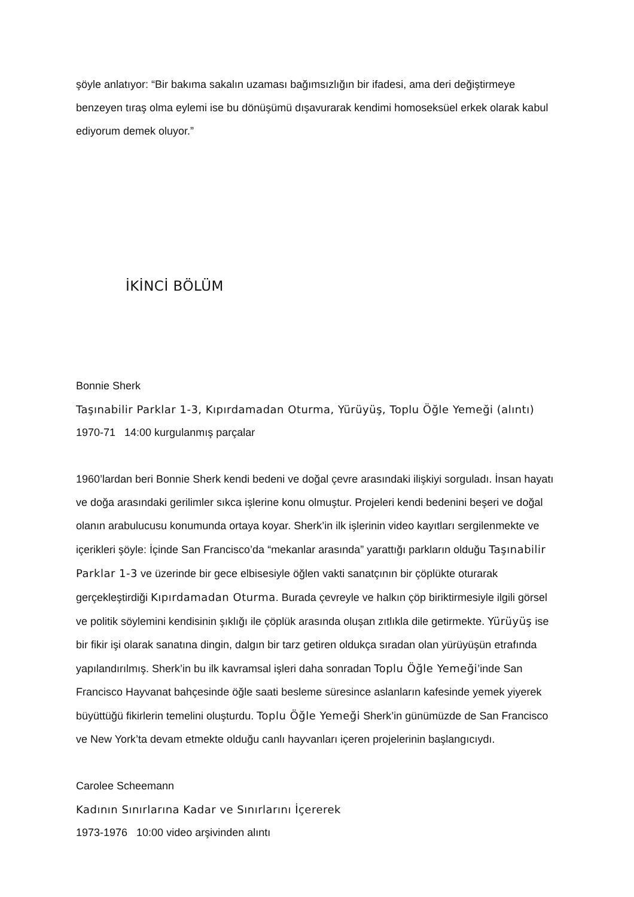şöyle anlatıyor: “Bir bakıma sakalın uzaması bağımsızlığın bir ifadesi, ama deri değiştirmeye benzeyen tıraş olma eylemi ise bu dönüşümü dışavurarak kendimi homoseksüel erkek olarak kabul ediyorum demek oluyor.”
İKİNCİ BÖLÜM
Bonnie Sherk
Taşınabilir Parklar 1-3, Kıpırdamadan Oturma, Yürüyüş, Toplu Öğle Yemeği (alıntı)
1970-71 14:00 kurgulanmış parçalar
1960’lardan beri Bonnie Sherk kendi bedeni ve doğal çevre arasındaki ilişkiyi sorguladı. İnsan hayatı ve doğa arasındaki gerilimler sıkca işlerine konu olmuştur. Projeleri kendi bedenini beşeri ve doğal olanın arabulucusu konumunda ortaya koyar. Sherk’in ilk işlerinin video kayıtları sergilenmekte ve içerikleri şöyle: İçinde San Francisco’da “mekanlar arasında” yarattığı parkların olduğu Taşınabilir Parklar 1-3 ve üzerinde bir gece elbisesiyle öğlen vakti sanatçının bir çöplükte oturarak gerçekleştirdiği Kıpırdamadan Oturma. Burada çevreyle ve halkın çöp biriktirmesiyle ilgili görsel ve politik söylemini kendisinin şıklığı ile çöplük arasında oluşan zıtlıkla dile getirmekte. Yürüyüş ise bir fikir işi olarak sanatına dingin, dalgın bir tarz getiren oldukça sıradan olan yürüyüşün etrafında yapılandırılmış. Sherk’in bu ilk kavramsal işleri daha sonradan Toplu Öğle Yemeği’inde San Francisco Hayvanat bahçesinde öğle saati besleme süresince aslanların kafesinde yemek yiyerek büyüttüğü fikirlerin temelini oluşturdu. Toplu Öğle Yemeği Sherk’in günümüzde de San Francisco ve New York’ta devam etmekte olduğu canlı hayvanları içeren projelerinin başlangıcıydı.
Carolee Scheemann
Kadının Sınırlarına Kadar ve Sınırlarını İçererek
1973-1976 10:00 video arşivinden alıntı